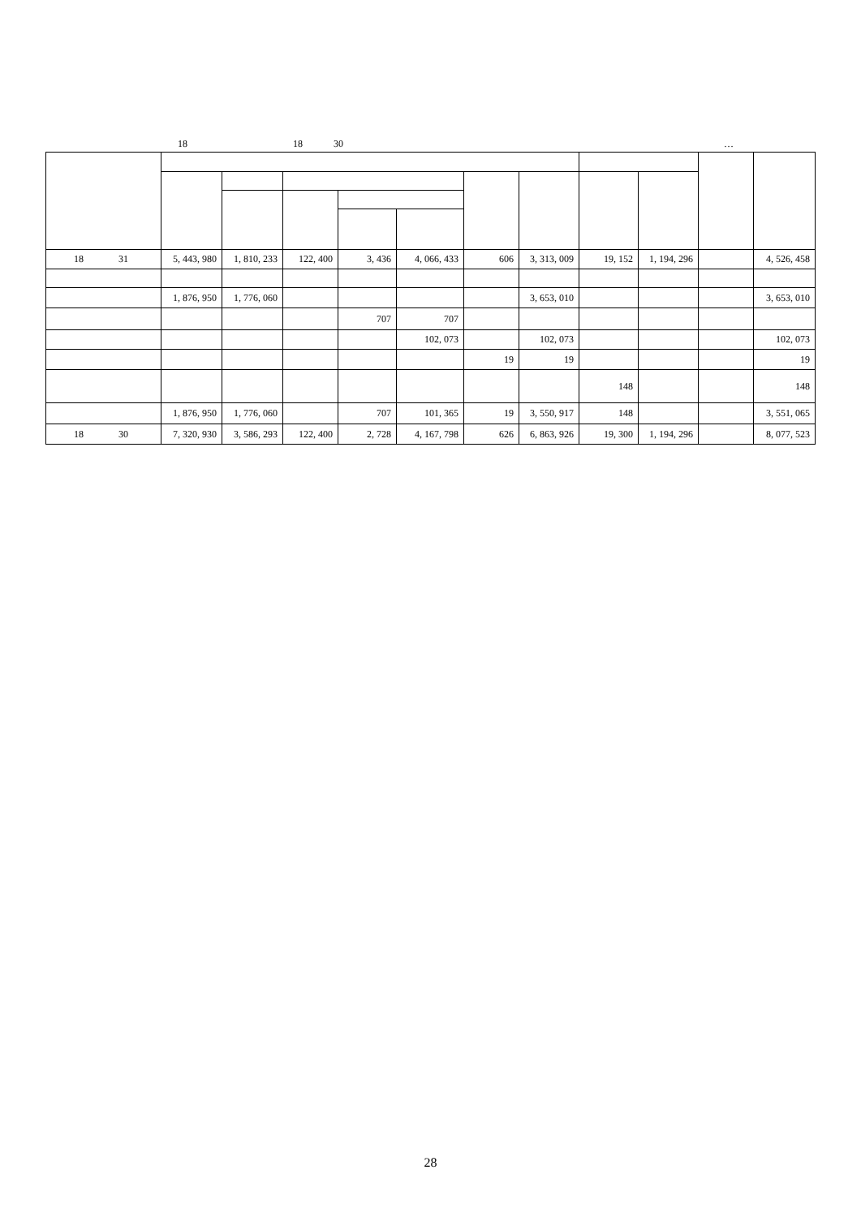18 18 30 …
| 18 31 | 5, 443, 980 | 1, 810, 233 | 122, 400 | 3, 436 | 4, 066, 433 | 606 | 3, 313, 009 | 19, 152 | 1, 194, 296 | | 4, 526, 458 |
| | 1, 876, 950 | 1, 776, 060 | | | | | 3, 653, 010 | | | | 3, 653, 010 |
| | | | | 707 | 707 | | | | | | |
| | | | | | 102, 073 | | 102, 073 | | | | 102, 073 |
| | | | | | | 19 | 19 | | | | 19 |
| | | | | | | | | 148 | | | 148 |
| | 1, 876, 950 | 1, 776, 060 | | 707 | 101, 365 | 19 | 3, 550, 917 | 148 | | | 3, 551, 065 |
| 18 30 | 7, 320, 930 | 3, 586, 293 | 122, 400 | 2, 728 | 4, 167, 798 | 626 | 6, 863, 926 | 19, 300 | 1, 194, 296 | | 8, 077, 523 |
28